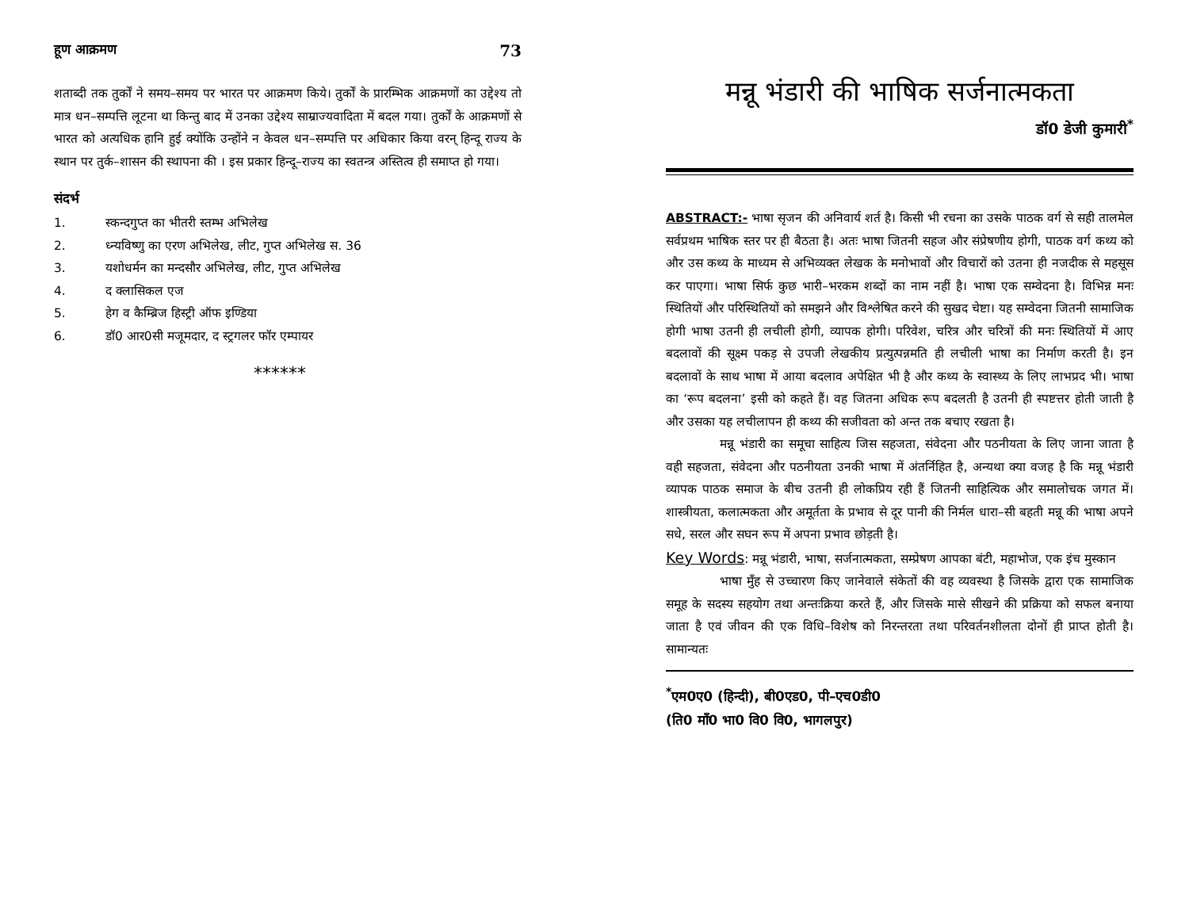हूण आक्रमण 73
शताब्दी तक तुर्कों ने समय–समय पर भारत पर आक्रमण किये। तुर्कों के प्रारम्भिक आक्रमणों का उद्देश्य तो मात्र धन–सम्पत्ति लूटना था किन्तु बाद में उनका उद्देश्य साम्राज्यवादिता में बदल गया। तुर्कों के आक्रमणों से भारत को अत्यधिक हानि हुई क्योंकि उन्होंने न केवल धन–सम्पत्ति पर अधिकार किया वरन् हिन्दू राज्य के स्थान पर तुर्क–शासन की स्थापना की । इस प्रकार हिन्दू–राज्य का स्वतन्त्र अस्तित्व ही समाप्त हो गया।
संदर्भ
1. स्कन्दगुप्त का भीतरी स्तम्भ अभिलेख
2. ध्न्यविष्णु का एरण अभिलेख, लीट, गुप्त अभिलेख स. 36
3. यशोधर्मन का मन्दसौर अभिलेख, लीट, गुप्त अभिलेख
4. द क्लासिकल एज
5. हेग व कैम्ब्रिज हिस्ट्री ऑफ इण्डिया
6. डॉ0 आर0सी मजूमदार, द स्ट्रगलर फॉर एम्पायर
******
मन्नू भंडारी की भाषिक सर्जनात्मकता
डॉ0 डेजी कुमारी<sup>*</sup>
ABSTRACT:- भाषा सृजन की अनिवार्य शर्त है। किसी भी रचना का उसके पाठक वर्ग से सही तालमेल सर्वप्रथम भाषिक स्तर पर ही बैठता है। अतः भाषा जितनी सहज और संप्रेषणीय होगी, पाठक वर्ग कथ्य को और उस कथ्य के माध्यम से अभिव्यक्त लेखक के मनोभावों और विचारों को उतना ही नजदीक से महसूस कर पाएगा। भाषा सिर्फ कुछ भारी–भरकम शब्दों का नाम नहीं है। भाषा एक सम्वेदना है। विभिन्न मनः स्थितियों और परिस्थितियों को समझने और विश्लेषित करने की सुखद चेष्टा। यह सम्वेदना जितनी सामाजिक होगी भाषा उतनी ही लचीली होगी, व्यापक होगी। परिवेश, चरित्र और चरित्रों की मनः स्थितियों में आए बदलावों की सूक्ष्म पकड़ से उपजी लेखकीय प्रत्युत्पन्नमति ही लचीली भाषा का निर्माण करती है। इन बदलावों के साथ भाषा में आया बदलाव अपेक्षित भी है और कथ्य के स्वास्थ्य के लिए लाभप्रद भी। भाषा का ‘रूप बदलना’ इसी को कहते हैं। वह जितना अधिक रूप बदलती है उतनी ही स्पष्टत्तर होती जाती है और उसका यह लचीलापन ही कथ्य की सजीवता को अन्त तक बचाए रखता है।
मन्नू भंडारी का समूचा साहित्य जिस सहजता, संवेदना और पठनीयता के लिए जाना जाता है वही सहजता, संवेदना और पठनीयता उनकी भाषा में अंतर्निहित है, अन्यथा क्या वजह है कि मन्नू भंडारी व्यापक पाठक समाज के बीच उतनी ही लोकप्रिय रही हैं जितनी साहित्यिक और समालोचक जगत में। शास्त्रीयता, कलात्मकता और अमूर्तता के प्रभाव से दूर पानी की निर्मल धारा–सी बहती मन्नू की भाषा अपने सधे, सरल और सघन रूप में अपना प्रभाव छोड़ती है।
Key Words: मन्नू भंडारी, भाषा, सर्जनात्मकता, सम्प्रेषण आपका बंटी, महाभोज, एक इंच मुस्कान
भाषा मुँह से उच्चारण किए जानेवाले संकेतों की वह व्यवस्था है जिसके द्वारा एक सामाजिक समूह के सदस्य सहयोग तथा अन्तःक्रिया करते हैं, और जिसके मासे सीखने की प्रक्रिया को सफल बनाया जाता है एवं जीवन की एक विधि–विशेष को निरन्तरता तथा परिवर्तनशीलता दोनों ही प्राप्त होती है। सामान्यतः
<sup>*</sup> एम0ए0 (हिन्दी), बी0एड0, पी–एच0डी0
(ति0 माँ0 भा0 वि0 वि0, भागलपुर)